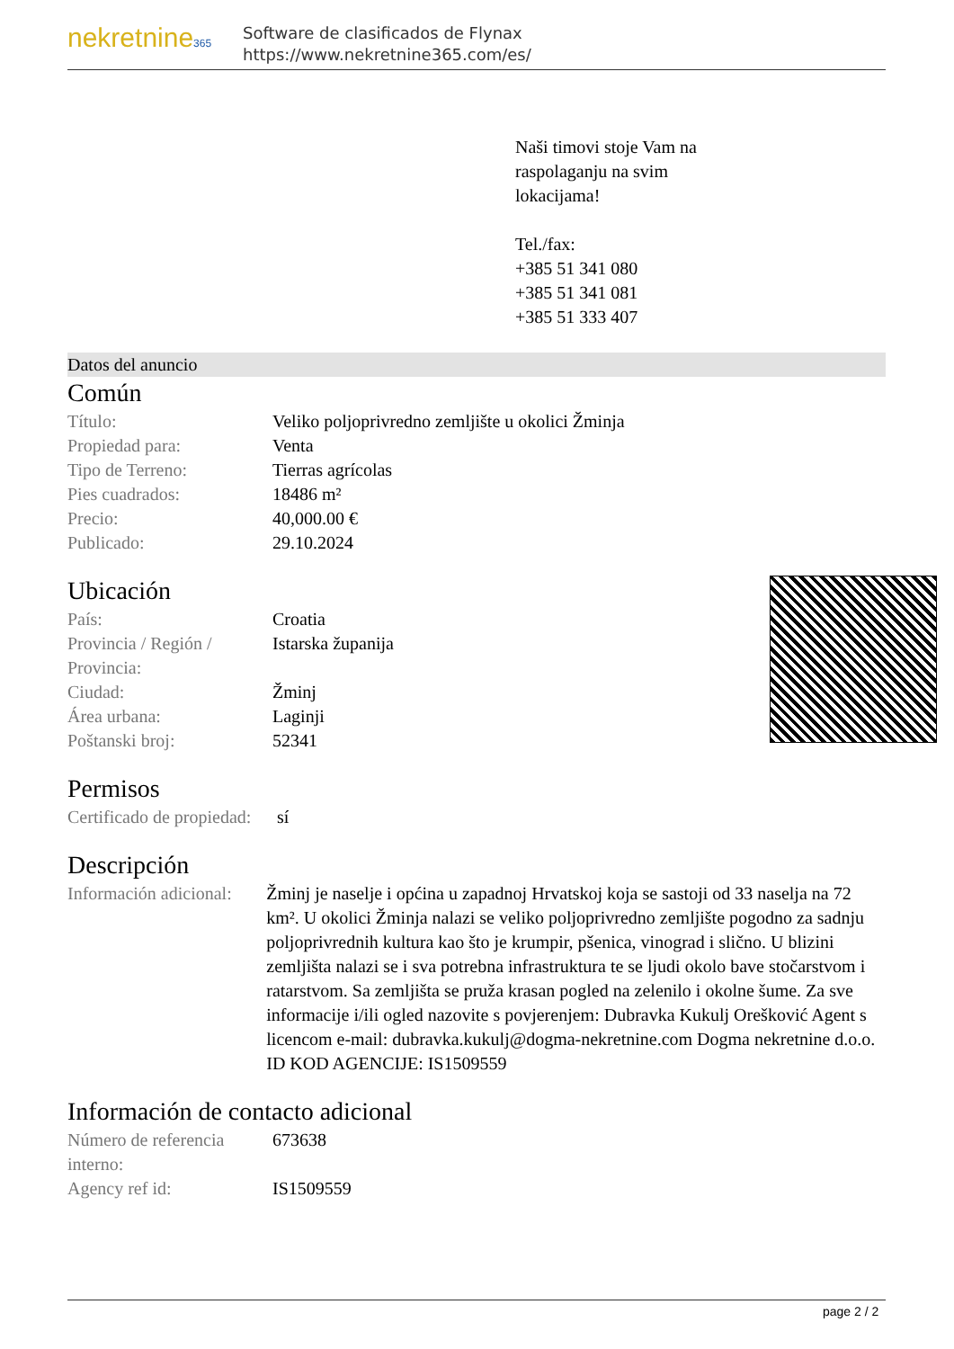nekretnine365
Software de clasificados de Flynax
https://www.nekretnine365.com/es/
Naši timovi stoje Vam na
raspolaganju na svim
lokacijama!
Tel./fax:
+385 51 341 080
+385 51 341 081
+385 51 333 407
Datos del anuncio
Común
| Título: | Veliko poljoprivredno zemljište u okolici Žminja |
| Propiedad para: | Venta |
| Tipo de Terreno: | Tierras agrícolas |
| Pies cuadrados: | 18486 m² |
| Precio: | 40,000.00 € |
| Publicado: | 29.10.2024 |
Ubicación
| País: | Croatia |
| Provincia / Región / Provincia: | Istarska županija |
| Ciudad: | Žminj |
| Área urbana: | Laginji |
| Poštanski broj: | 52341 |
Permisos
| Certificado de propiedad: | sí |
Descripción
| Información adicional: | Žminj je naselje i općina u zapadnoj Hrvatskoj koja se sastoji od 33 naselja na 72 km². U okolici Žminja nalazi se veliko poljoprivredno zemljište pogodno za sadnju poljoprivrednih kultura kao što je krumpir, pšenica, vinograd i slično. U blizini zemljišta nalazi se i sva potrebna infrastruktura te se ljudi okolo bave stočarstvom i ratarstvom. Sa zemljišta se pruža krasan pogled na zelenilo i okolne šume. Za sve informacije i/ili ogled nazovite s povjerenjem: Dubravka Kukulj Orešković Agent s licencom e-mail: dubravka.kukulj@dogma-nekretnine.com Dogma nekretnine d.o.o. ID KOD AGENCIJE: IS1509559 |
Información de contacto adicional
| Número de referencia interno: | 673638 |
| Agency ref id: | IS1509559 |
page 2 / 2